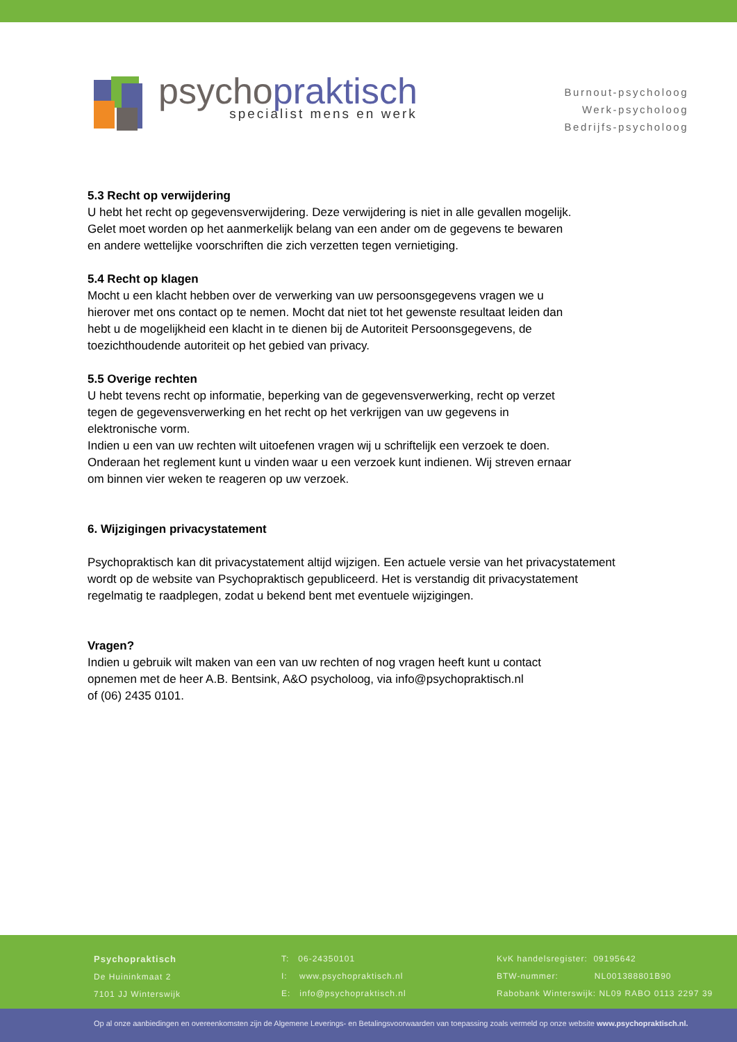psychopraktisch
specialist mens en werk
Burnout-psycholoog
Werk-psycholoog
Bedrijfs-psycholoog
5.3 Recht op verwijdering
U hebt het recht op gegevensverwijdering. Deze verwijdering is niet in alle gevallen mogelijk.
Gelet moet worden op het aanmerkelijk belang van een ander om de gegevens te bewaren
en andere wettelijke voorschriften die zich verzetten tegen vernietiging.
5.4 Recht op klagen
Mocht u een klacht hebben over de verwerking van uw persoonsgegevens vragen we u
hierover met ons contact op te nemen. Mocht dat niet tot het gewenste resultaat leiden dan
hebt u de mogelijkheid een klacht in te dienen bij de Autoriteit Persoonsgegevens, de
toezichthoudende autoriteit op het gebied van privacy.
5.5 Overige rechten
U hebt tevens recht op informatie, beperking van de gegevensverwerking, recht op verzet
tegen de gegevensverwerking en het recht op het verkrijgen van uw gegevens in
elektronische vorm.
Indien u een van uw rechten wilt uitoefenen vragen wij u schriftelijk een verzoek te doen.
Onderaan het reglement kunt u vinden waar u een verzoek kunt indienen. Wij streven ernaar
om binnen vier weken te reageren op uw verzoek.
6. Wijzigingen privacystatement
Psychopraktisch kan dit privacystatement altijd wijzigen. Een actuele versie van het privacystatement
wordt op de website van Psychopraktisch gepubliceerd. Het is verstandig dit privacystatement
regelmatig te raadplegen, zodat u bekend bent met eventuele wijzigingen.
Vragen?
Indien u gebruik wilt maken van een van uw rechten of nog vragen heeft kunt u contact
opnemen met de heer A.B. Bentsink, A&O psycholoog, via info@psychopraktisch.nl
of (06) 2435 0101.
Psychopraktisch
De Huininkmaat 2
7101 JJ Winterswijk
T: 06-24350101
I: www.psychopraktisch.nl
E: info@psychopraktisch.nl
KvK handelsregister: 09195642
BTW-nummer: NL001388801B90
Rabobank Winterswijk: NL09 RABO 0113 2297 39
Op al onze aanbiedingen en overeenkomsten zijn de Algemene Leverings- en Betalingsvoorwaarden van toepassing zoals vermeld op onze website www.psychopraktisch.nl.